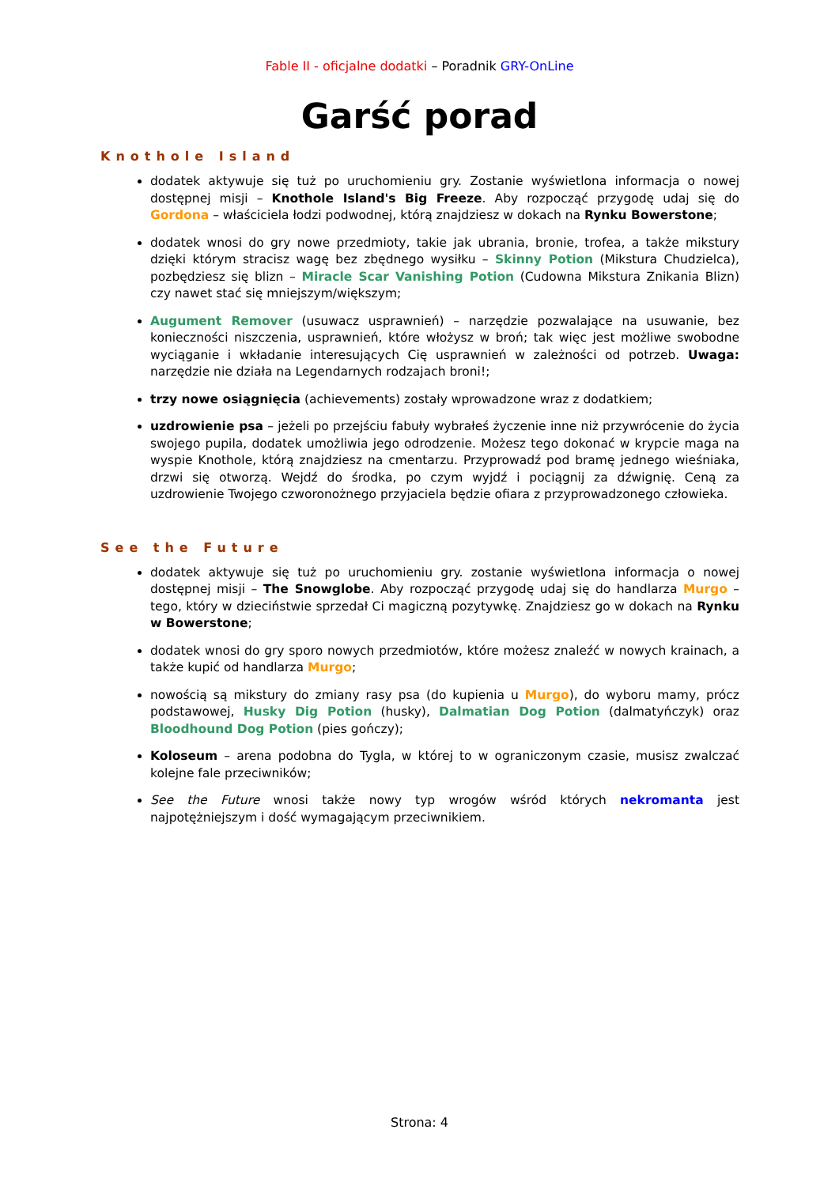Fable II - oficjalne dodatki – Poradnik GRY-OnLine
Garść porad
Knothole Island
dodatek aktywuje się tuż po uruchomieniu gry. Zostanie wyświetlona informacja o nowej dostępnej misji – Knothole Island's Big Freeze. Aby rozpocząć przygodę udaj się do Gordona – właściciela łodzi podwodnej, którą znajdziesz w dokach na Rynku Bowerstone;
dodatek wnosi do gry nowe przedmioty, takie jak ubrania, bronie, trofea, a także mikstury dzięki którym stracisz wagę bez zbędnego wysiłku – Skinny Potion (Mikstura Chudzielca), pozbędziesz się blizn – Miracle Scar Vanishing Potion (Cudowna Mikstura Znikania Blizn) czy nawet stać się mniejszym/większym;
Augument Remover (usuwacz usprawnień) – narzędzie pozwalające na usuwanie, bez konieczności niszczenia, usprawnień, które włożysz w broń; tak więc jest możliwe swobodne wyciąganie i wkładanie interesujących Cię usprawnień w zależności od potrzeb. Uwaga: narzędzie nie działa na Legendarnych rodzajach broni!;
trzy nowe osiągnięcia (achievements) zostały wprowadzone wraz z dodatkiem;
uzdrowienie psa – jeżeli po przejściu fabuły wybrałeś życzenie inne niż przywrócenie do życia swojego pupila, dodatek umożliwia jego odrodzenie. Możesz tego dokonać w krypcie maga na wyspie Knothole, którą znajdziesz na cmentarzu. Przyprowadź pod bramę jednego wieśniaka, drzwi się otworzą. Wejdź do środka, po czym wyjdź i pociągnij za dźwignię. Ceną za uzdrowienie Twojego czworonożnego przyjaciela będzie ofiara z przyprowadzonego człowieka.
See the Future
dodatek aktywuje się tuż po uruchomieniu gry. zostanie wyświetlona informacja o nowej dostępnej misji – The Snowglobe. Aby rozpocząć przygodę udaj się do handlarza Murgo – tego, który w dzieciństwie sprzedał Ci magiczną pozytywkę. Znajdziesz go w dokach na Rynku w Bowerstone;
dodatek wnosi do gry sporo nowych przedmiotów, które możesz znaleźć w nowych krainach, a także kupić od handlarza Murgo;
nowością są mikstury do zmiany rasy psa (do kupienia u Murgo), do wyboru mamy, prócz podstawowej, Husky Dig Potion (husky), Dalmatian Dog Potion (dalmatyńczyk) oraz Bloodhound Dog Potion (pies gończy);
Koloseum – arena podobna do Tygla, w której to w ograniczonym czasie, musisz zwalczać kolejne fale przeciwników;
See the Future wnosi także nowy typ wrogów wśród których nekromanta jest najpotężniejszym i dość wymagającym przeciwnikiem.
Strona: 4